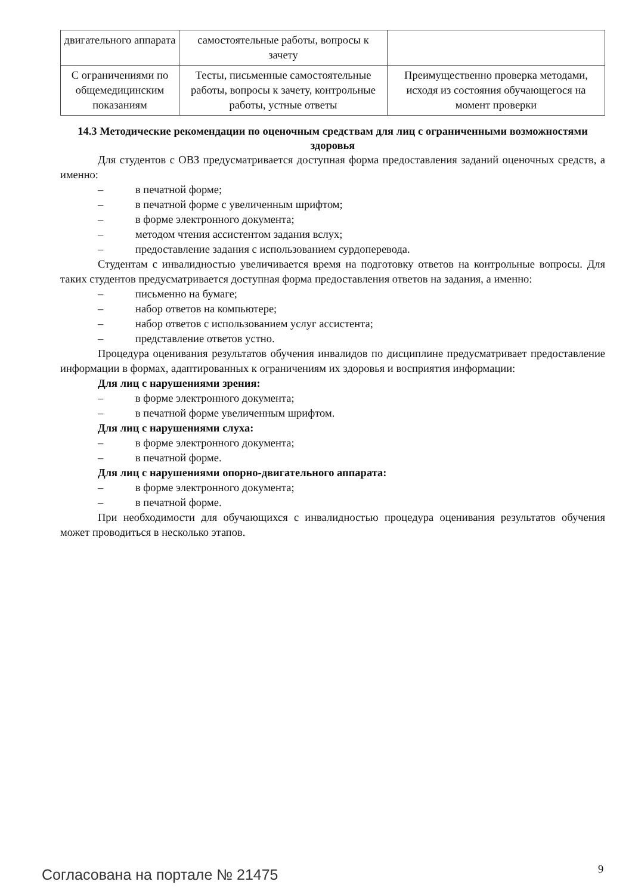| двигательного аппарата | самостоятельные работы, вопросы к зачету | |
| С ограничениями по общемедицинским показаниям | Тесты, письменные самостоятельные работы, вопросы к зачету, контрольные работы, устные ответы | Преимущественно проверка методами, исходя из состояния обучающегося на момент проверки |
14.3 Методические рекомендации по оценочным средствам для лиц с ограниченными возможностями здоровья
Для студентов с ОВЗ предусматривается доступная форма предоставления заданий оценочных средств, а именно:
– в печатной форме;
– в печатной форме с увеличенным шрифтом;
– в форме электронного документа;
– методом чтения ассистентом задания вслух;
– предоставление задания с использованием сурдоперевода.
Студентам с инвалидностью увеличивается время на подготовку ответов на контрольные вопросы. Для таких студентов предусматривается доступная форма предоставления ответов на задания, а именно:
– письменно на бумаге;
– набор ответов на компьютере;
– набор ответов с использованием услуг ассистента;
– представление ответов устно.
Процедура оценивания результатов обучения инвалидов по дисциплине предусматривает предоставление информации в формах, адаптированных к ограничениям их здоровья и восприятия информации:
Для лиц с нарушениями зрения:
– в форме электронного документа;
– в печатной форме увеличенным шрифтом.
Для лиц с нарушениями слуха:
– в форме электронного документа;
– в печатной форме.
Для лиц с нарушениями опорно-двигательного аппарата:
– в форме электронного документа;
– в печатной форме.
При необходимости для обучающихся с инвалидностью процедура оценивания результатов обучения может проводиться в несколько этапов.
Согласована на портале № 21475 9